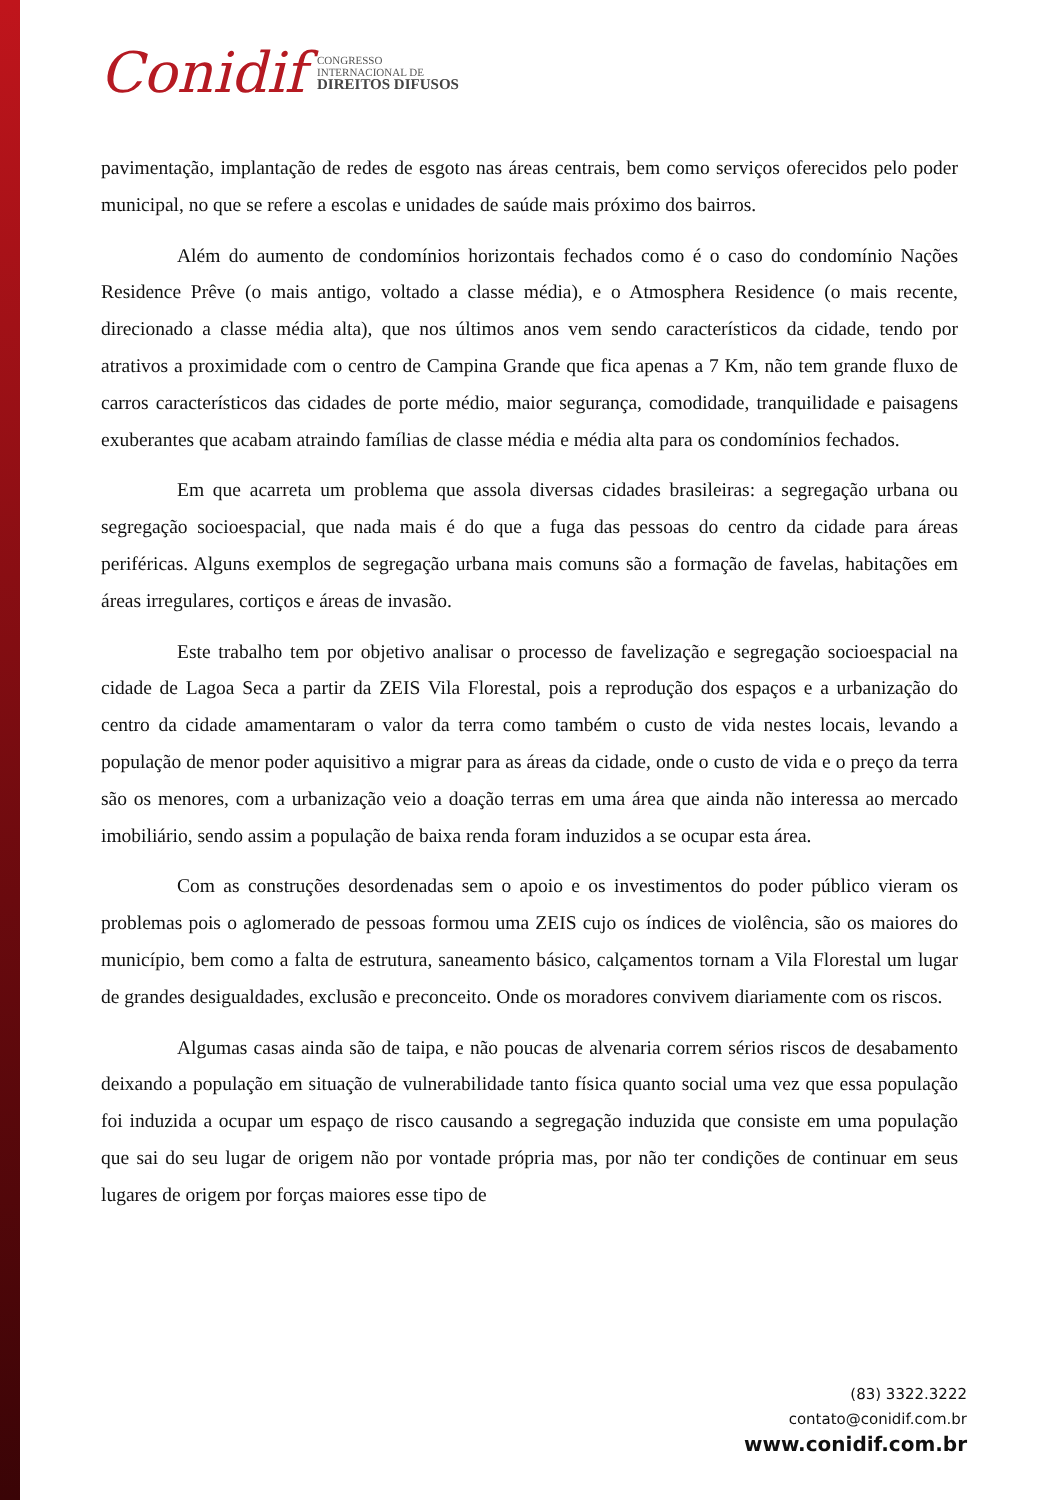Conidif
CONGRESSO
INTERNACIONAL DE
DIREITOS DIFUSOS
pavimentação, implantação de redes de esgoto nas áreas centrais, bem como serviços oferecidos pelo poder municipal, no que se refere a escolas e unidades de saúde mais próximo dos bairros.
Além do aumento de condomínios horizontais fechados como é o caso do condomínio Nações Residence Prêve (o mais antigo, voltado a classe média), e o Atmosphera Residence (o mais recente, direcionado a classe média alta), que nos últimos anos vem sendo característicos da cidade, tendo por atrativos a proximidade com o centro de Campina Grande que fica apenas a 7 Km, não tem grande fluxo de carros característicos das cidades de porte médio, maior segurança, comodidade, tranquilidade e paisagens exuberantes que acabam atraindo famílias de classe média e média alta para os condomínios fechados.
Em que acarreta um problema que assola diversas cidades brasileiras: a segregação urbana ou segregação socioespacial, que nada mais é do que a fuga das pessoas do centro da cidade para áreas periféricas. Alguns exemplos de segregação urbana mais comuns são a formação de favelas, habitações em áreas irregulares, cortiços e áreas de invasão.
Este trabalho tem por objetivo analisar o processo de favelização e segregação socioespacial na cidade de Lagoa Seca a partir da ZEIS Vila Florestal, pois a reprodução dos espaços e a urbanização do centro da cidade amamentaram o valor da terra como também o custo de vida nestes locais, levando a população de menor poder aquisitivo a migrar para as áreas da cidade, onde o custo de vida e o preço da terra são os menores, com a urbanização veio a doação terras em uma área que ainda não interessa ao mercado imobiliário, sendo assim a população de baixa renda foram induzidos a se ocupar esta área.
Com as construções desordenadas sem o apoio e os investimentos do poder público vieram os problemas pois o aglomerado de pessoas formou uma ZEIS cujo os índices de violência, são os maiores do município, bem como a falta de estrutura, saneamento básico, calçamentos tornam a Vila Florestal um lugar de grandes desigualdades, exclusão e preconceito. Onde os moradores convivem diariamente com os riscos.
Algumas casas ainda são de taipa, e não poucas de alvenaria correm sérios riscos de desabamento deixando a população em situação de vulnerabilidade tanto física quanto social uma vez que essa população foi induzida a ocupar um espaço de risco causando a segregação induzida que consiste em uma população que sai do seu lugar de origem não por vontade própria mas, por não ter condições de continuar em seus lugares de origem por forças maiores esse tipo de
(83) 3322.3222
contato@conidif.com.br
www.conidif.com.br